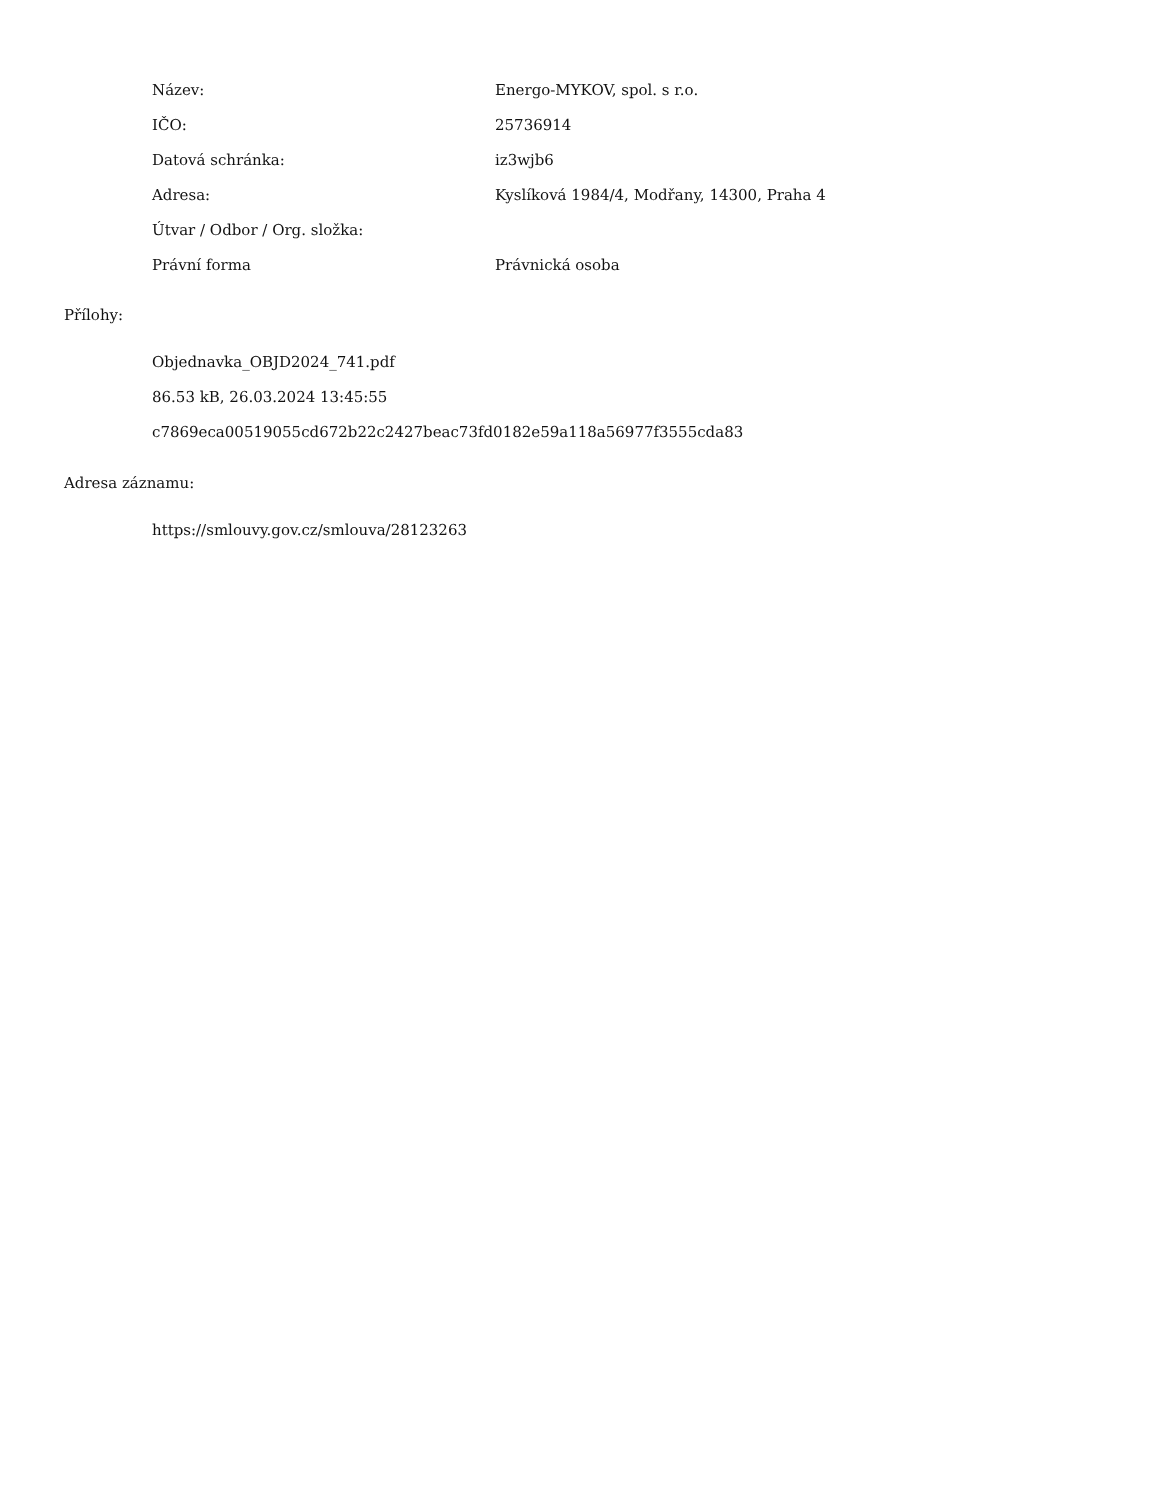| Název: | Energo-MYKOV, spol. s r.o. |
| IČO: | 25736914 |
| Datová schránka: | iz3wjb6 |
| Adresa: | Kyslíková 1984/4, Modřany, 14300, Praha 4 |
| Útvar / Odbor / Org. složka: | |
| Právní forma | Právnická osoba |
Přílohy:
Objednavka_OBJD2024_741.pdf
86.53 kB, 26.03.2024 13:45:55
c7869eca00519055cd672b22c2427beac73fd0182e59a118a56977f3555cda83
Adresa záznamu:
https://smlouvy.gov.cz/smlouva/28123263